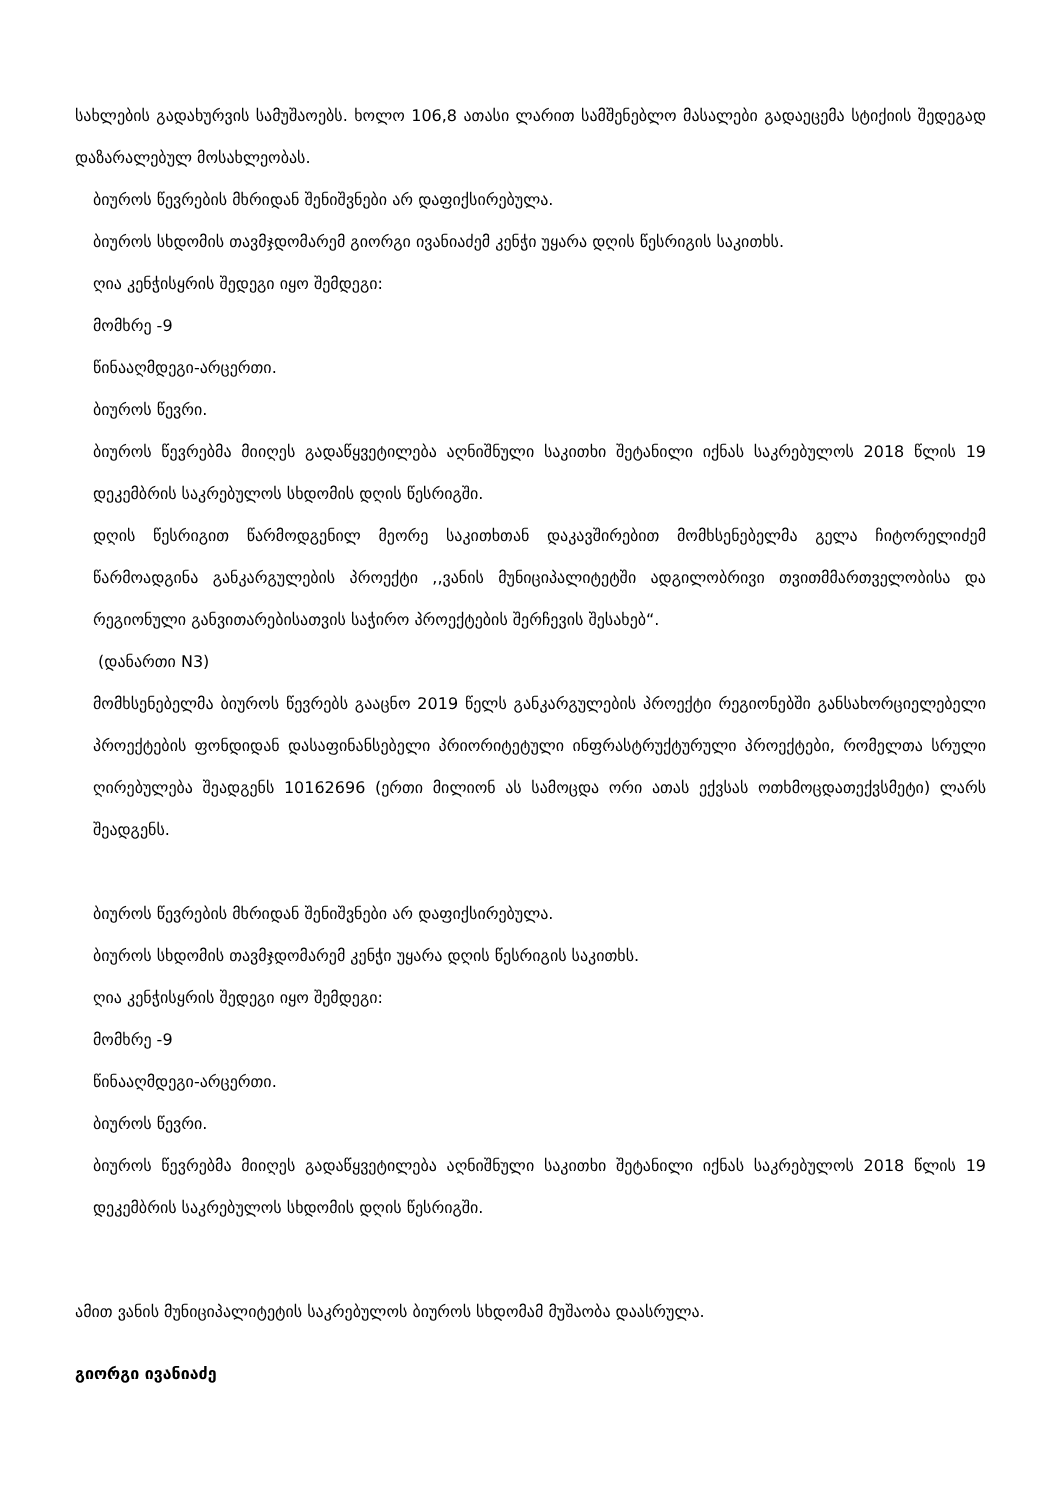სახლების გადახურვის სამუშაოებს. ხოლო 106,8 ათასი ლარით სამშენებლო მასალები გადაეცემა სტიქიის შედეგად დაზარალებულ მოსახლეობას.
ბიუროს წევრების მხრიდან შენიშვნები არ დაფიქსირებულა.
ბიუროს სხდომის თავმჯდომარემ გიორგი ივანიაძემ კენჭი უყარა დღის წესრიგის საკითხს.
ღია კენჭისყრის შედეგი იყო შემდეგი:
მომხრე -9
წინააღმდეგი-არცერთი.
ბიუროს წევრი.
ბიუროს წევრებმა მიიღეს გადაწყვეტილება აღნიშნული საკითხი შეტანილი იქნას საკრებულოს 2018 წლის 19 დეკემბრის საკრებულოს სხდომის დღის წესრიგში.
დღის წესრიგით წარმოდგენილ მეორე საკითხთან დაკავშირებით მომხსენებელმა გელა ჩიტორელიძემ წარმოადგინა განკარგულების პროექტი ,,ვანის მუნიციპალიტეტში ადგილობრივი თვითმმართველობისა და რეგიონული განვითარებისათვის საჭირო პროექტების შერჩევის შესახებ“.
(დანართი N3)
მომხსენებელმა ბიუროს წევრებს გააცნო 2019 წელს განკარგულების პროექტი რეგიონებში განსახორციელებელი პროექტების ფონდიდან დასაფინანსებელი პრიორიტეტული ინფრასტრუქტურული პროექტები, რომელთა სრული ღირებულება შეადგენს 10162696 (ერთი მილიონ ას სამოცდა ორი ათას ექვსას ოთხმოცდათექვსმეტი) ლარს შეადგენს.
ბიუროს წევრების მხრიდან შენიშვნები არ დაფიქსირებულა.
ბიუროს სხდომის თავმჯდომარემ კენჭი უყარა დღის წესრიგის საკითხს.
ღია კენჭისყრის შედეგი იყო შემდეგი:
მომხრე -9
წინააღმდეგი-არცერთი.
ბიუროს წევრი.
ბიუროს წევრებმა მიიღეს გადაწყვეტილება აღნიშნული საკითხი შეტანილი იქნას საკრებულოს 2018 წლის 19 დეკემბრის საკრებულოს სხდომის დღის წესრიგში.
ამით ვანის მუნიციპალიტეტის საკრებულოს ბიუროს სხდომამ მუშაობა დაასრულა.
გიორგი ივანიაძე